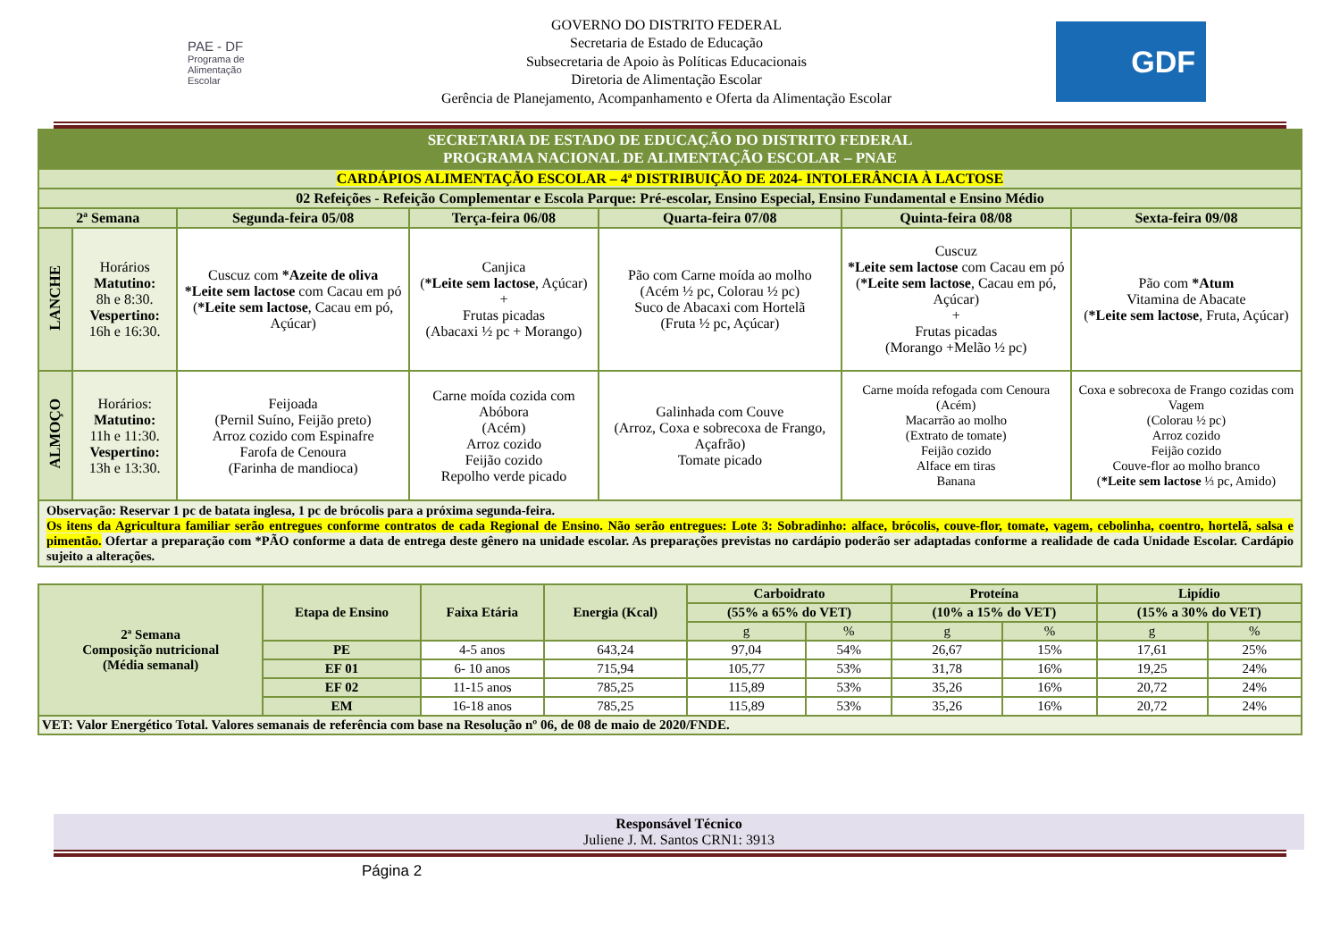PAE - DF
Programa de Alimentação Escolar
GOVERNO DO DISTRITO FEDERAL
Secretaria de Estado de Educação
Subsecretaria de Apoio às Políticas Educacionais
Diretoria de Alimentação Escolar
Gerência de Planejamento, Acompanhamento e Oferta da Alimentação Escolar
GDF
| SECRETARIA DE ESTADO DE EDUCAÇÃO DO DISTRITO FEDERAL PROGRAMA NACIONAL DE ALIMENTAÇÃO ESCOLAR – PNAE | | | | | | |
| CARDÁPIOS ALIMENTAÇÃO ESCOLAR – 4ª DISTRIBUIÇÃO DE 2024- INTOLERÂNCIA À LACTOSE | | | | | | |
| 02 Refeições - Refeição Complementar e Escola Parque: Pré-escolar, Ensino Especial, Ensino Fundamental e Ensino Médio | | | | | | |
| 2ª Semana | | Segunda-feira 05/08 | Terça-feira 06/08 | Quarta-feira 07/08 | Quinta-feira 08/08 | Sexta-feira 09/08 |
| LANCHE | Horários Matutino: 8h e 8:30. Vespertino: 16h e 16:30. | Cuscuz com *Azeite de oliva *Leite sem lactose com Cacau em pó ( *Leite sem lactose , Cacau em pó, Açúcar) | Canjica ( *Leite sem lactose , Açúcar) + Frutas picadas (Abacaxi ½ pc + Morango) | Pão com Carne moída ao molho (Acém ½ pc, Colorau ½ pc) Suco de Abacaxi com Hortelã (Fruta ½ pc, Açúcar) | Cuscuz *Leite sem lactose com Cacau em pó ( *Leite sem lactose , Cacau em pó, Açúcar) + Frutas picadas (Morango +Melão ½ pc) | Pão com *Atum Vitamina de Abacate ( *Leite sem lactose , Fruta, Açúcar) |
| ALMOÇO | Horários: Matutino: 11h e 11:30. Vespertino: 13h e 13:30. | Feijoada (Pernil Suíno, Feijão preto) Arroz cozido com Espinafre Farofa de Cenoura (Farinha de mandioca) | Carne moída cozida com Abóbora (Acém) Arroz cozido Feijão cozido Repolho verde picado | Galinhada com Couve (Arroz, Coxa e sobrecoxa de Frango, Açafrão) Tomate picado | Carne moída refogada com Cenoura (Acém) Macarrão ao molho (Extrato de tomate) Feijão cozido Alface em tiras Banana | Coxa e sobrecoxa de Frango cozidas com Vagem (Colorau ½ pc) Arroz cozido Feijão cozido Couve-flor ao molho branco ( *Leite sem lactose ⅓ pc, Amido) |
| Observação: Reservar 1 pc de batata inglesa, 1 pc de brócolis para a próxima segunda-feira. Os itens da Agricultura familiar serão entregues conforme contratos de cada Regional de Ensino. Não serão entregues: Lote 3: Sobradinho: alface, brócolis, couve-flor, tomate, vagem, cebolinha, coentro, hortelã, salsa e pimentão. Ofertar a preparação com *PÃO conforme a data de entrega deste gênero na unidade escolar. As preparações previstas no cardápio poderão ser adaptadas conforme a realidade de cada Unidade Escolar. Cardápio sujeito a alterações. | | | | | | |
| 2ª Semana Composição nutricional (Média semanal) | Etapa de Ensino | Faixa Etária | Energia (Kcal) | Carboidrato | | Proteína | | Lipídio | |
| --- | --- | --- | --- | --- | --- | --- | --- | --- | --- |
| | | | | (55% a 65% do VET) | | (10% a 15% do VET) | | (15% a 30% do VET) | |
| | | | | g | % | g | % | g | % |
| | PE | 4-5 anos | 643,24 | 97,04 | 54% | 26,67 | 15% | 17,61 | 25% |
| | EF 01 | 6- 10 anos | 715,94 | 105,77 | 53% | 31,78 | 16% | 19,25 | 24% |
| | EF 02 | 11-15 anos | 785,25 | 115,89 | 53% | 35,26 | 16% | 20,72 | 24% |
| | EM | 16-18 anos | 785,25 | 115,89 | 53% | 35,26 | 16% | 20,72 | 24% |
| VET: Valor Energético Total. Valores semanais de referência com base na Resolução nº 06, de 08 de maio de 2020/FNDE. | | | | | | | | | |
Responsável Técnico
Juliene J. M. Santos CRN1: 3913
Página 2